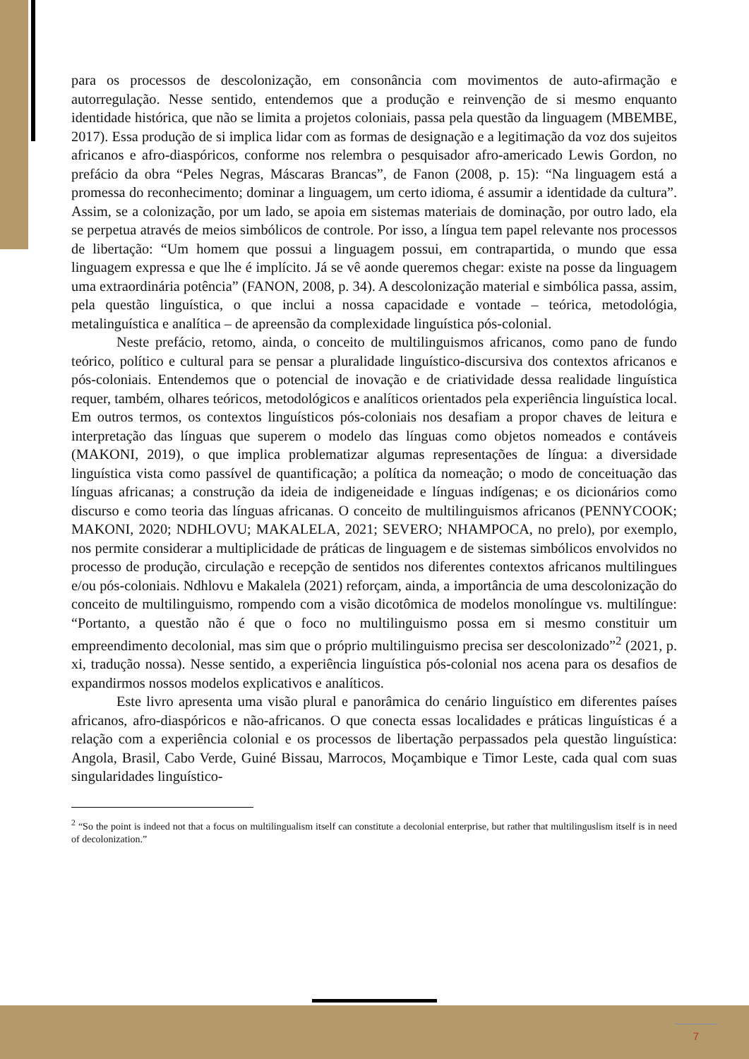para os processos de descolonização, em consonância com movimentos de auto-afirmação e autorregulação. Nesse sentido, entendemos que a produção e reinvenção de si mesmo enquanto identidade histórica, que não se limita a projetos coloniais, passa pela questão da linguagem (MBEMBE, 2017). Essa produção de si implica lidar com as formas de designação e a legitimação da voz dos sujeitos africanos e afro-diaspóricos, conforme nos relembra o pesquisador afro-americado Lewis Gordon, no prefácio da obra “Peles Negras, Máscaras Brancas”, de Fanon (2008, p. 15): “Na linguagem está a promessa do reconhecimento; dominar a linguagem, um certo idioma, é assumir a identidade da cultura”. Assim, se a colonização, por um lado, se apoia em sistemas materiais de dominação, por outro lado, ela se perpetua através de meios simbólicos de controle. Por isso, a língua tem papel relevante nos processos de libertação: “Um homem que possui a linguagem possui, em contrapartida, o mundo que essa linguagem expressa e que lhe é implícito. Já se vê aonde queremos chegar: existe na posse da linguagem uma extraordinária potência” (FANON, 2008, p. 34). A descolonização material e simbólica passa, assim, pela questão linguística, o que inclui a nossa capacidade e vontade – teórica, metodológia, metalinguística e analítica – de apreensão da complexidade linguística pós-colonial.
Neste prefácio, retomo, ainda, o conceito de multilinguismos africanos, como pano de fundo teórico, político e cultural para se pensar a pluralidade linguístico-discursiva dos contextos africanos e pós-coloniais. Entendemos que o potencial de inovação e de criatividade dessa realidade linguística requer, também, olhares teóricos, metodológicos e analíticos orientados pela experiência linguística local. Em outros termos, os contextos linguísticos pós-coloniais nos desafiam a propor chaves de leitura e interpretação das línguas que superem o modelo das línguas como objetos nomeados e contáveis (MAKONI, 2019), o que implica problematizar algumas representações de língua: a diversidade linguística vista como passível de quantificação; a política da nomeação; o modo de conceituação das línguas africanas; a construção da ideia de indigeneidade e línguas indígenas; e os dicionários como discurso e como teoria das línguas africanas. O conceito de multilinguismos africanos (PENNYCOOK; MAKONI, 2020; NDHLOVU; MAKALELA, 2021; SEVERO; NHAMPOCA, no prelo), por exemplo, nos permite considerar a multiplicidade de práticas de linguagem e de sistemas simbólicos envolvidos no processo de produção, circulação e recepção de sentidos nos diferentes contextos africanos multilingues e/ou pós-coloniais. Ndhlovu e Makalela (2021) reforçam, ainda, a importância de uma descolonização do conceito de multilinguismo, rompendo com a visão dicotômica de modelos monolíngue vs. multilíngue: “Portanto, a questão não é que o foco no multilinguismo possa em si mesmo constituir um empreendimento decolonial, mas sim que o próprio multilinguismo precisa ser descolonizado”<sup>2</sup> (2021, p. xi, tradução nossa). Nesse sentido, a experiência linguística pós-colonial nos acena para os desafios de expandirmos nossos modelos explicativos e analíticos.
Este livro apresenta uma visão plural e panorâmica do cenário linguístico em diferentes países africanos, afro-diaspóricos e não-africanos. O que conecta essas localidades e práticas linguísticas é a relação com a experiência colonial e os processos de libertação perpassados pela questão linguística: Angola, Brasil, Cabo Verde, Guiné Bissau, Marrocos, Moçambique e Timor Leste, cada qual com suas singularidades linguístico-
<sup>2</sup> “So the point is indeed not that a focus on multilingualism itself can constitute a decolonial enterprise, but rather that multilinguslism itself is in need of decolonization.”
7